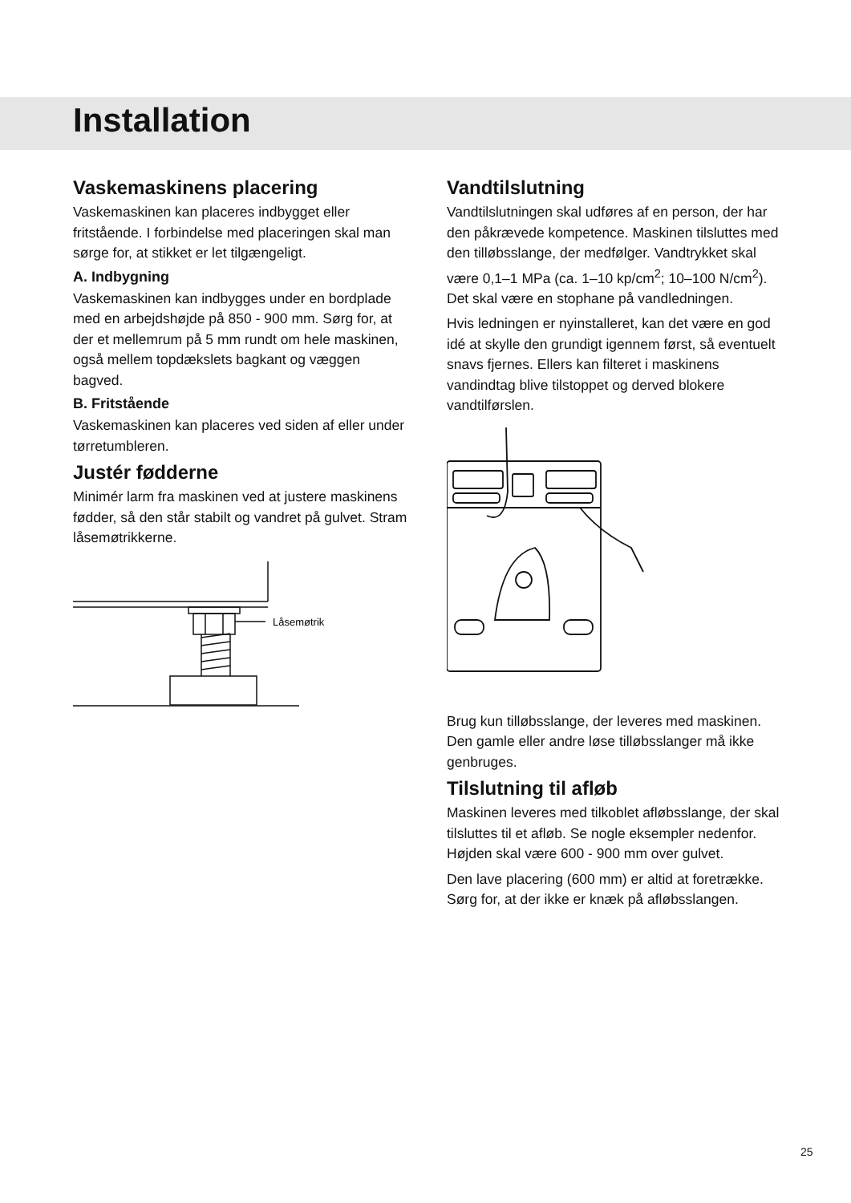Installation
Vaskemaskinens placering
Vaskemaskinen kan placeres indbygget eller fritstående. I forbindelse med placeringen skal man sørge for, at stikket er let tilgængeligt.
A. Indbygning
Vaskemaskinen kan indbygges under en bordplade med en arbejdshøjde på 850 - 900 mm. Sørg for, at der et mellemrum på 5 mm rundt om hele maskinen, også mellem topdækslets bagkant og væggen bagved.
B. Fritstående
Vaskemaskinen kan placeres ved siden af eller under tørretumbleren.
Justér fødderne
Minimér larm fra maskinen ved at justere maskinens fødder, så den står stabilt og vandret på gulvet. Stram låsemøtrikkerne.
Låsemøtrik
Vandtilslutning
Vandtilslutningen skal udføres af en person, der har den påkrævede kompetence. Maskinen tilsluttes med den tilløbsslange, der medfølger. Vandtrykket skal være 0,1–1 MPa (ca. 1–10 kp/cm<sup>2</sup>; 10–100 N/cm<sup>2</sup>). Det skal være en stophane på vandledningen.
Hvis ledningen er nyinstalleret, kan det være en god idé at skylle den grundigt igennem først, så eventuelt snavs fjernes. Ellers kan filteret i maskinens vandindtag blive tilstoppet og derved blokere vandtilførslen.
Brug kun tilløbsslange, der leveres med maskinen. Den gamle eller andre løse tilløbsslanger må ikke genbruges.
Tilslutning til afløb
Maskinen leveres med tilkoblet afløbsslange, der skal tilsluttes til et afløb. Se nogle eksempler nedenfor. Højden skal være 600 - 900 mm over gulvet.
Den lave placering (600 mm) er altid at foretrække. Sørg for, at der ikke er knæk på afløbsslangen.
25